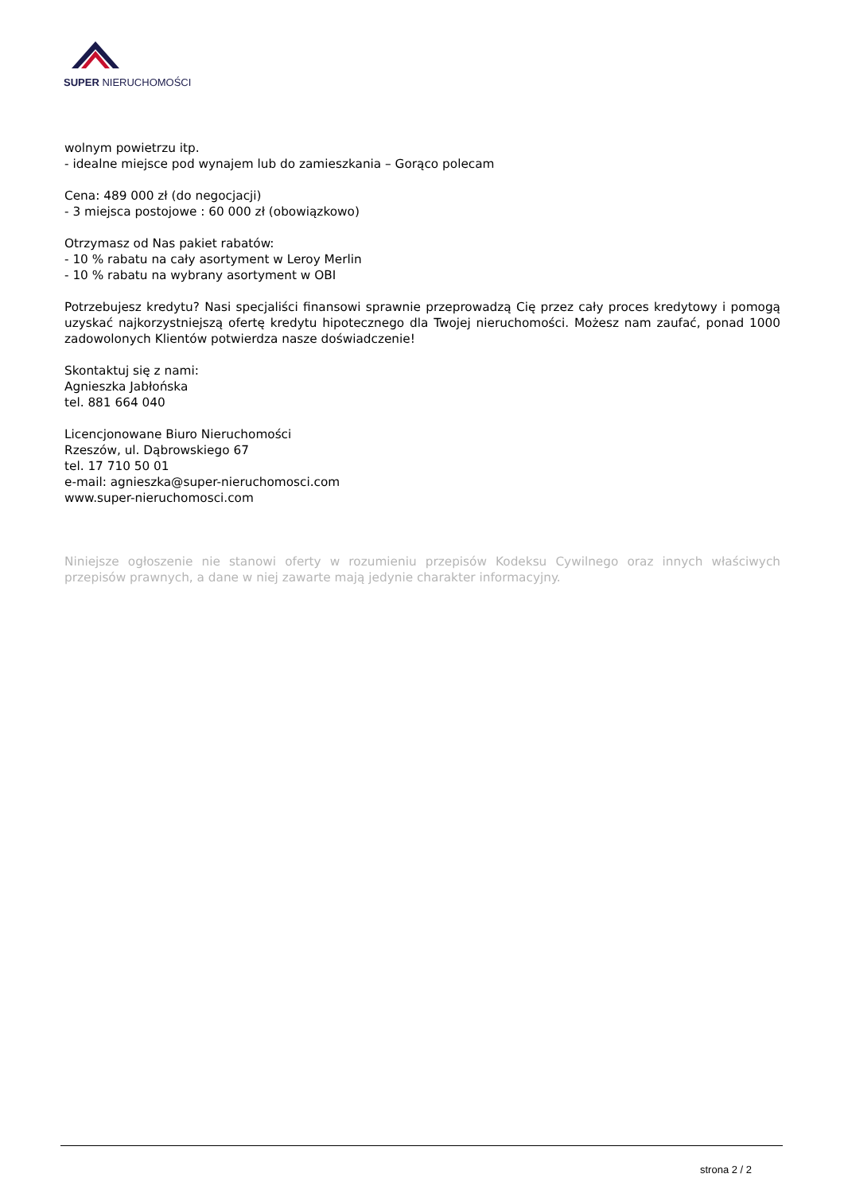SUPER NIERUCHOMOŚCI
wolnym powietrzu itp.
- idealne miejsce pod wynajem lub do zamieszkania – Gorąco polecam
Cena: 489 000 zł (do negocjacji)
- 3 miejsca postojowe : 60 000 zł (obowiązkowo)
Otrzymasz od Nas pakiet rabatów:
- 10 % rabatu na cały asortyment w Leroy Merlin
- 10 % rabatu na wybrany asortyment w OBI
Potrzebujesz kredytu? Nasi specjaliści finansowi sprawnie przeprowadzą Cię przez cały proces kredytowy i pomogą uzyskać najkorzystniejszą ofertę kredytu hipotecznego dla Twojej nieruchomości. Możesz nam zaufać, ponad 1000 zadowolonych Klientów potwierdza nasze doświadczenie!
Skontaktuj się z nami:
Agnieszka Jabłońska
tel. 881 664 040
Licencjonowane Biuro Nieruchomości
Rzeszów, ul. Dąbrowskiego 67
tel. 17 710 50 01
e-mail: agnieszka@super-nieruchomosci.com
www.super-nieruchomosci.com
Niniejsze ogłoszenie nie stanowi oferty w rozumieniu przepisów Kodeksu Cywilnego oraz innych właściwych przepisów prawnych, a dane w niej zawarte mają jedynie charakter informacyjny.
strona 2 / 2